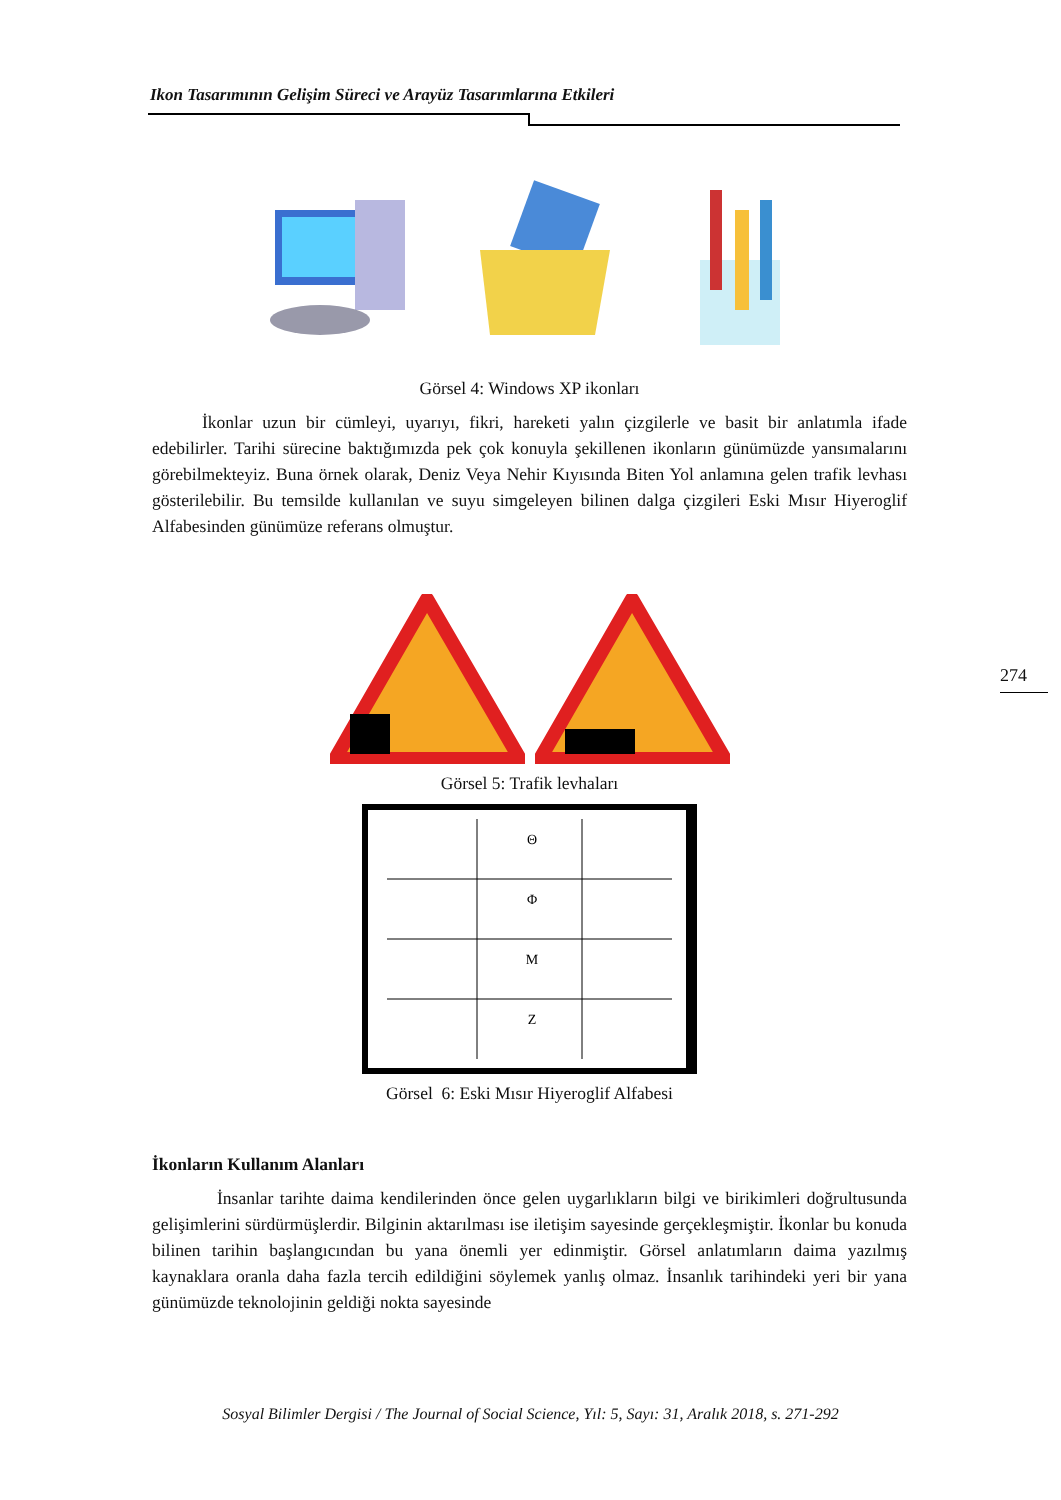Ikon Tasarımının Gelişim Süreci ve Arayüz Tasarımlarına Etkileri
274
Görsel 4: Windows XP ikonları
İkonlar uzun bir cümleyi, uyarıyı, fikri, hareketi yalın çizgilerle ve basit bir anlatımla ifade edebilirler. Tarihi sürecine baktığımızda pek çok konuyla şekillenen ikonların günümüzde yansımalarını görebilmekteyiz. Buna örnek olarak, Deniz Veya Nehir Kıyısında Biten Yol anlamına gelen trafik levhası gösterilebilir. Bu temsilde kullanılan ve suyu simgeleyen bilinen dalga çizgileri Eski Mısır Hiyeroglif Alfabesinden günümüze referans olmuştur.
Görsel 5: Trafik levhaları
Θ
Φ
M
Ζ
Görsel 6: Eski Mısır Hiyeroglif Alfabesi
İkonların Kullanım Alanları
İnsanlar tarihte daima kendilerinden önce gelen uygarlıkların bilgi ve birikimleri doğrultusunda gelişimlerini sürdürmüşlerdir. Bilginin aktarılması ise iletişim sayesinde gerçekleşmiştir. İkonlar bu konuda bilinen tarihin başlangıcından bu yana önemli yer edinmiştir. Görsel anlatımların daima yazılmış kaynaklara oranla daha fazla tercih edildiğini söylemek yanlış olmaz. İnsanlık tarihindeki yeri bir yana günümüzde teknolojinin geldiği nokta sayesinde
Sosyal Bilimler Dergisi / The Journal of Social Science, Yıl: 5, Sayı: 31, Aralık 2018, s. 271-292